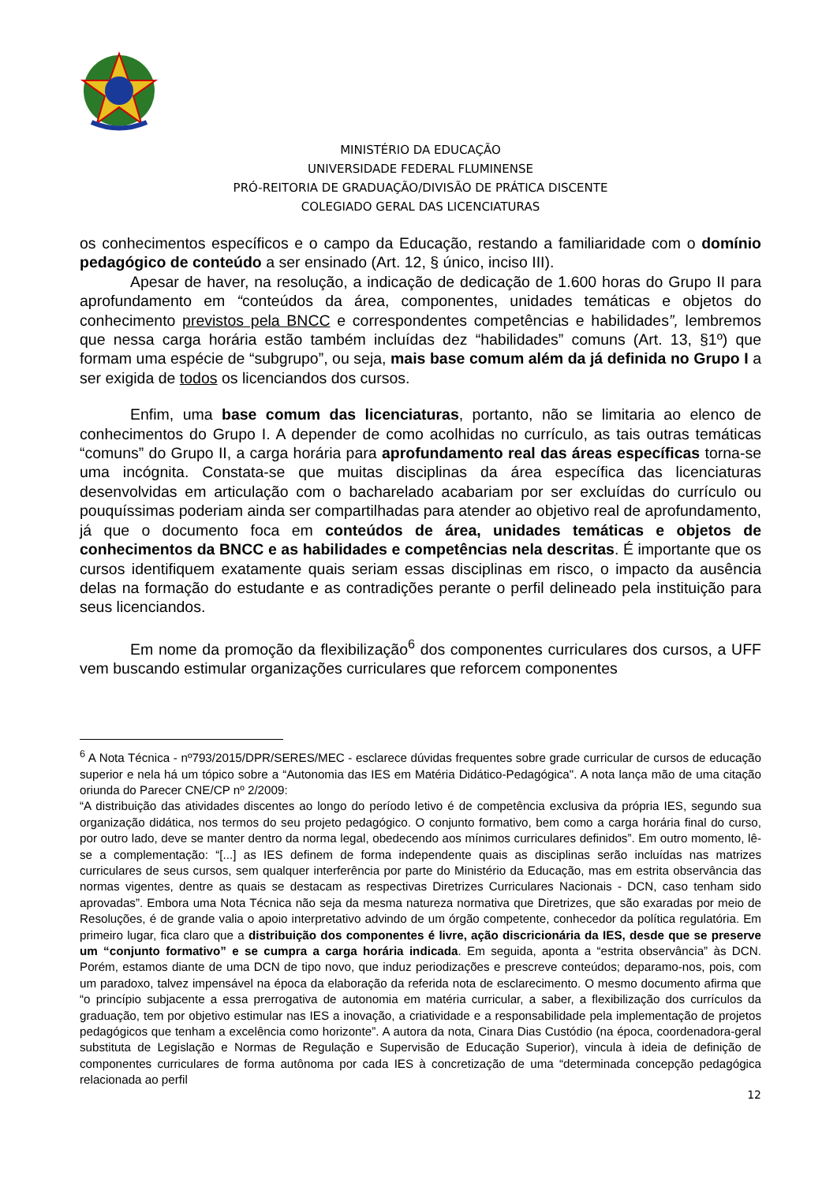MINISTÉRIO DA EDUCAÇÃO
UNIVERSIDADE FEDERAL FLUMINENSE
PRÓ-REITORIA DE GRADUAÇÃO/DIVISÃO DE PRÁTICA DISCENTE
COLEGIADO GERAL DAS LICENCIATURAS
os conhecimentos específicos e o campo da Educação, restando a familiaridade com o domínio pedagógico de conteúdo a ser ensinado (Art. 12, § único, inciso III).
Apesar de haver, na resolução, a indicação de dedicação de 1.600 horas do Grupo II para aprofundamento em “conteúdos da área, componentes, unidades temáticas e objetos do conhecimento previstos pela BNCC e correspondentes competências e habilidades”, lembremos que nessa carga horária estão também incluídas dez “habilidades” comuns (Art. 13, §1º) que formam uma espécie de “subgrupo”, ou seja, mais base comum além da já definida no Grupo I a ser exigida de todos os licenciandos dos cursos.
Enfim, uma base comum das licenciaturas, portanto, não se limitaria ao elenco de conhecimentos do Grupo I. A depender de como acolhidas no currículo, as tais outras temáticas “comuns” do Grupo II, a carga horária para aprofundamento real das áreas específicas torna-se uma incógnita. Constata-se que muitas disciplinas da área específica das licenciaturas desenvolvidas em articulação com o bacharelado acabariam por ser excluídas do currículo ou pouquíssimas poderiam ainda ser compartilhadas para atender ao objetivo real de aprofundamento, já que o documento foca em conteúdos de área, unidades temáticas e objetos de conhecimentos da BNCC e as habilidades e competências nela descritas. É importante que os cursos identifiquem exatamente quais seriam essas disciplinas em risco, o impacto da ausência delas na formação do estudante e as contradições perante o perfil delineado pela instituição para seus licenciandos.
Em nome da promoção da flexibilização<sup>6</sup> dos componentes curriculares dos cursos, a UFF vem buscando estimular organizações curriculares que reforcem componentes
<sup>6</sup> A Nota Técnica - nº793/2015/DPR/SERES/MEC - esclarece dúvidas frequentes sobre grade curricular de cursos de educação superior e nela há um tópico sobre a “Autonomia das IES em Matéria Didático-Pedagógica". A nota lança mão de uma citação oriunda do Parecer CNE/CP nº 2/2009:
“A distribuição das atividades discentes ao longo do período letivo é de competência exclusiva da própria IES, segundo sua organização didática, nos termos do seu projeto pedagógico. O conjunto formativo, bem como a carga horária final do curso, por outro lado, deve se manter dentro da norma legal, obedecendo aos mínimos curriculares definidos”. Em outro momento, lê-se a complementação: “[...] as IES definem de forma independente quais as disciplinas serão incluídas nas matrizes curriculares de seus cursos, sem qualquer interferência por parte do Ministério da Educação, mas em estrita observância das normas vigentes, dentre as quais se destacam as respectivas Diretrizes Curriculares Nacionais - DCN, caso tenham sido aprovadas”. Embora uma Nota Técnica não seja da mesma natureza normativa que Diretrizes, que são exaradas por meio de Resoluções, é de grande valia o apoio interpretativo advindo de um órgão competente, conhecedor da política regulatória. Em primeiro lugar, fica claro que a distribuição dos componentes é livre, ação discricionária da IES, desde que se preserve um “conjunto formativo” e se cumpra a carga horária indicada. Em seguida, aponta a “estrita observância” às DCN. Porém, estamos diante de uma DCN de tipo novo, que induz periodizações e prescreve conteúdos; deparamo-nos, pois, com um paradoxo, talvez impensável na época da elaboração da referida nota de esclarecimento. O mesmo documento afirma que “o princípio subjacente a essa prerrogativa de autonomia em matéria curricular, a saber, a flexibilização dos currículos da graduação, tem por objetivo estimular nas IES a inovação, a criatividade e a responsabilidade pela implementação de projetos pedagógicos que tenham a excelência como horizonte”. A autora da nota, Cinara Dias Custódio (na época, coordenadora-geral substituta de Legislação e Normas de Regulação e Supervisão de Educação Superior), vincula à ideia de definição de componentes curriculares de forma autônoma por cada IES à concretização de uma “determinada concepção pedagógica relacionada ao perfil
12